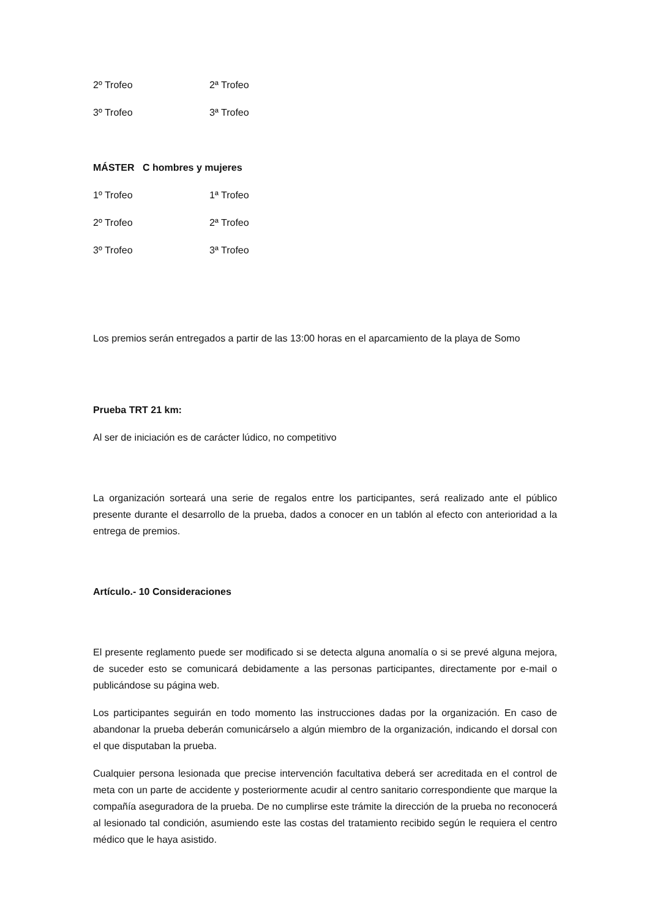2º Trofeo 2ª Trofeo
3º Trofeo 3ª Trofeo
MÁSTER C hombres y mujeres
1º Trofeo 1ª Trofeo
2º Trofeo 2ª Trofeo
3º Trofeo 3ª Trofeo
Los premios serán entregados a partir de las 13:00 horas en el aparcamiento de la playa de Somo
Prueba TRT 21 km:
Al ser de iniciación es de carácter lúdico, no competitivo
La organización sorteará una serie de regalos entre los participantes, será realizado ante el público presente durante el desarrollo de la prueba, dados a conocer en un tablón al efecto con anterioridad a la entrega de premios.
Artículo.- 10 Consideraciones
El presente reglamento puede ser modificado si se detecta alguna anomalía o si se prevé alguna mejora, de suceder esto se comunicará debidamente a las personas participantes, directamente por e-mail o publicándose su página web.
Los participantes seguirán en todo momento las instrucciones dadas por la organización. En caso de abandonar la prueba deberán comunicárselo a algún miembro de la organización, indicando el dorsal con el que disputaban la prueba.
Cualquier persona lesionada que precise intervención facultativa deberá ser acreditada en el control de meta con un parte de accidente y posteriormente acudir al centro sanitario correspondiente que marque la compañía aseguradora de la prueba. De no cumplirse este trámite la dirección de la prueba no reconocerá al lesionado tal condición, asumiendo este las costas del tratamiento recibido según le requiera el centro médico que le haya asistido.